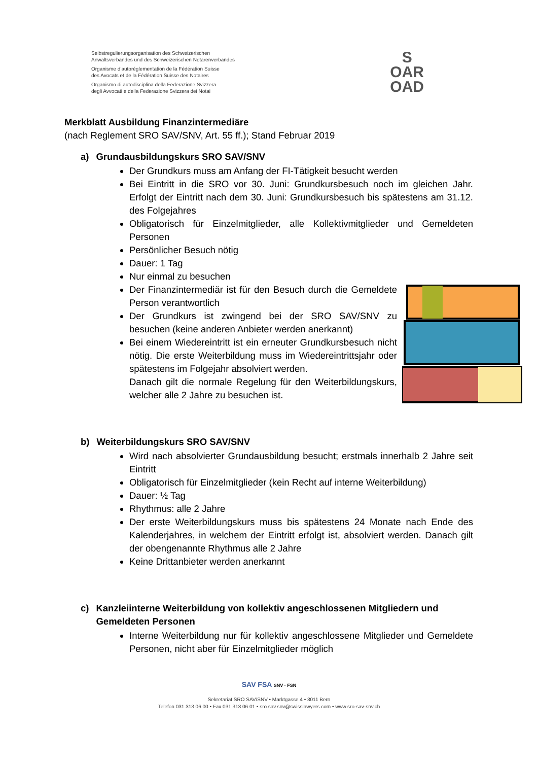Selbstregulierungsorganisation des Schweizerischen
Anwaltsverbandes und des Schweizerischen Notarenverbandes
Organisme d’autoréglementation de la Fédération Suisse
des Avocats et de la Fédération Suisse des Notaires
Organismo di autodisciplina della Federazione Svizzera
degli Avvocati e della Federazione Svizzera dei Notai
S
OAR
OAD
Merkblatt Ausbildung Finanzintermediäre
(nach Reglement SRO SAV/SNV, Art. 55 ff.); Stand Februar 2019
a) Grundausbildungskurs SRO SAV/SNV
Der Grundkurs muss am Anfang der FI-Tätigkeit besucht werden
Bei Eintritt in die SRO vor 30. Juni: Grundkursbesuch noch im gleichen Jahr. Erfolgt der Eintritt nach dem 30. Juni: Grundkursbesuch bis spätestens am 31.12. des Folgejahres
Obligatorisch für Einzelmitglieder, alle Kollektivmitglieder und Gemeldeten Personen
Persönlicher Besuch nötig
Dauer: 1 Tag
Nur einmal zu besuchen
Der Finanzintermediär ist für den Besuch durch die Gemeldete Person verantwortlich
Der Grundkurs ist zwingend bei der SRO SAV/SNV zu besuchen (keine anderen Anbieter werden anerkannt)
Bei einem Wiedereintritt ist ein erneuter Grundkursbesuch nicht nötig. Die erste Weiterbildung muss im Wiedereintrittsjahr oder spätestens im Folgejahr absolviert werden.
Danach gilt die normale Regelung für den Weiterbildungskurs, welcher alle 2 Jahre zu besuchen ist.
b) Weiterbildungskurs SRO SAV/SNV
Wird nach absolvierter Grundausbildung besucht; erstmals innerhalb 2 Jahre seit Eintritt
Obligatorisch für Einzelmitglieder (kein Recht auf interne Weiterbildung)
Dauer: ½ Tag
Rhythmus: alle 2 Jahre
Der erste Weiterbildungskurs muss bis spätestens 24 Monate nach Ende des Kalenderjahres, in welchem der Eintritt erfolgt ist, absolviert werden. Danach gilt der obengenannte Rhythmus alle 2 Jahre
Keine Drittanbieter werden anerkannt
c) Kanzleiinterne Weiterbildung von kollektiv angeschlossenen Mitgliedern und Gemeldeten Personen
Interne Weiterbildung nur für kollektiv angeschlossene Mitglieder und Gemeldete Personen, nicht aber für Einzelmitglieder möglich
SAV FSA SNV · FSN
Sekretariat SRO SAV/SNV • Marktgasse 4 • 3011 Bern
Telefon 031 313 06 00 • Fax 031 313 06 01 • sro.sav.snv@swisslawyers.com • www.sro-sav-snv.ch